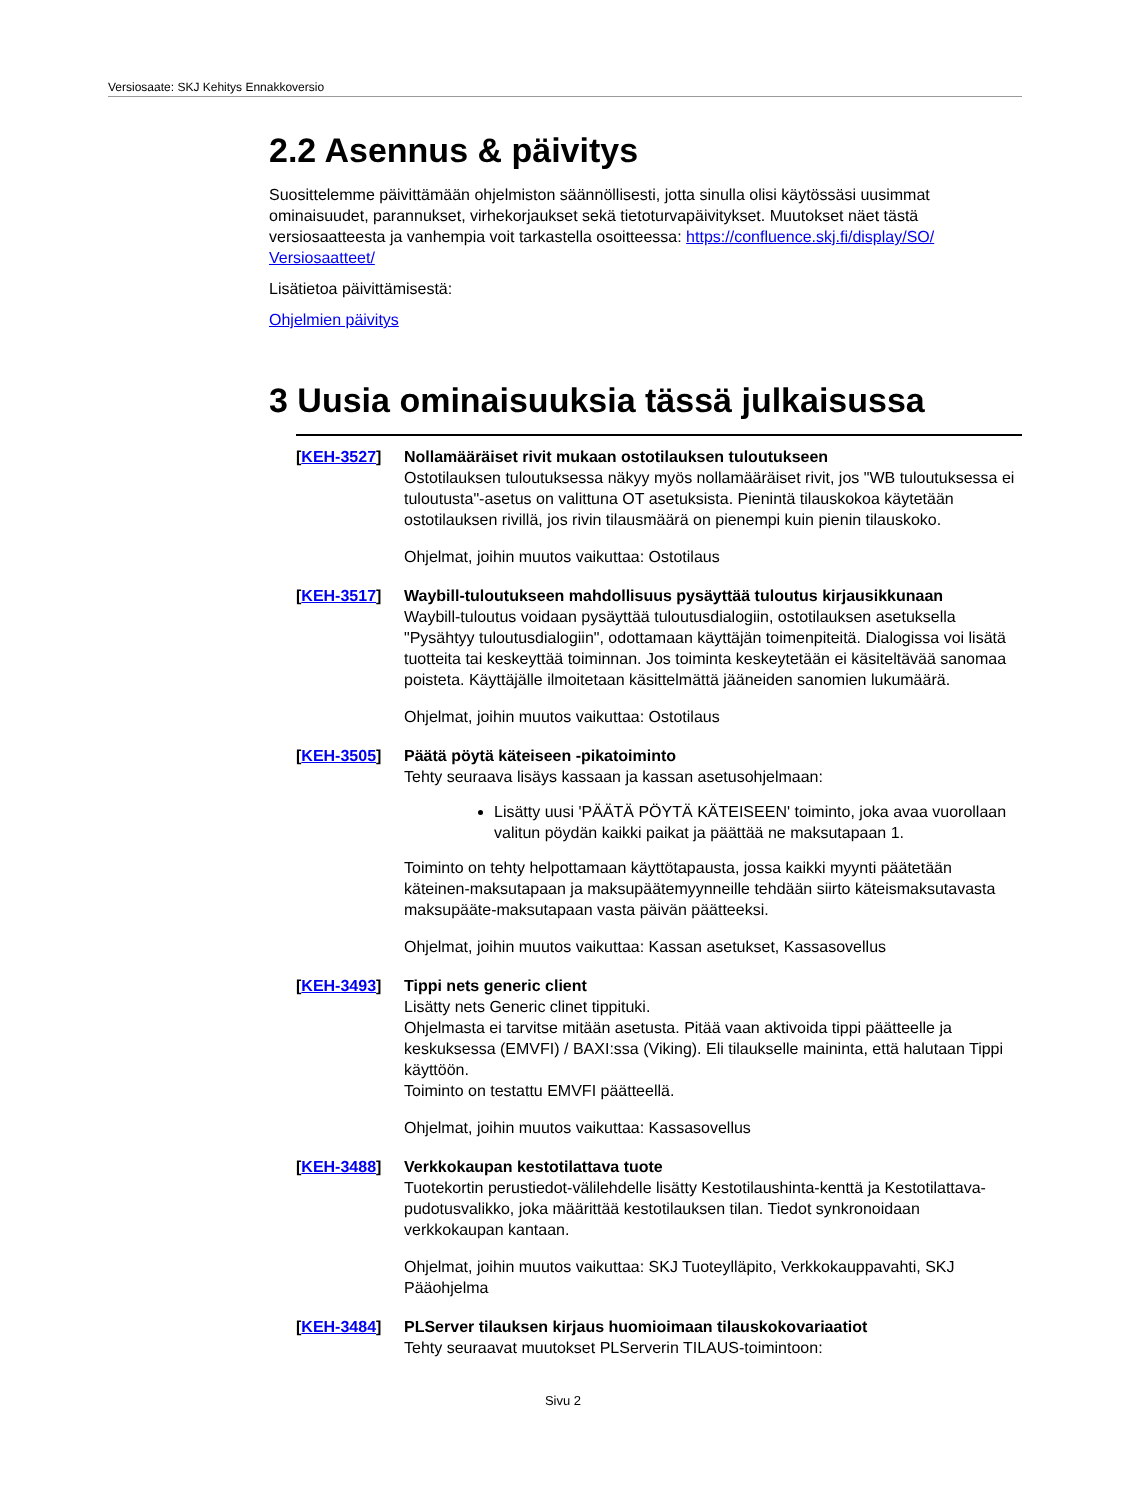Versiosaate: SKJ Kehitys Ennakkoversio
2.2 Asennus & päivitys
Suosittelemme päivittämään ohjelmiston säännöllisesti, jotta sinulla olisi käytössäsi uusimmat ominaisuudet, parannukset, virhekorjaukset sekä tietoturvapäivitykset. Muutokset näet tästä versiosaatteesta ja vanhempia voit tarkastella osoitteessa: https://confluence.skj.fi/display/SO/ Versiosaatteet/
Lisätietoa päivittämisestä:
Ohjelmien päivitys
3 Uusia ominaisuuksia tässä julkaisussa
[KEH-3527] Nollamääräiset rivit mukaan ostotilauksen tuloutukseen
Ostotilauksen tuloutuksessa näkyy myös nollamääräiset rivit, jos "WB tuloutuksessa ei tuloutusta"-asetus on valittuna OT asetuksista. Pienintä tilauskokoa käytetään ostotilauksen rivillä, jos rivin tilausmäärä on pienempi kuin pienin tilauskoko.
Ohjelmat, joihin muutos vaikuttaa: Ostotilaus
[KEH-3517] Waybill-tuloutukseen mahdollisuus pysäyttää tuloutus kirjausikkunaan
Waybill-tuloutus voidaan pysäyttää tuloutusdialogiin, ostotilauksen asetuksella "Pysähtyy tuloutusdialogiin", odottamaan käyttäjän toimenpiteitä. Dialogissa voi lisätä tuotteita tai keskeyttää toiminnan. Jos toiminta keskeytetään ei käsiteltävää sanomaa poisteta. Käyttäjälle ilmoitetaan käsittelmättä jääneiden sanomien lukumäärä.
Ohjelmat, joihin muutos vaikuttaa: Ostotilaus
[KEH-3505] Päätä pöytä käteiseen -pikatoiminto
Tehty seuraava lisäys kassaan ja kassan asetusohjelmaan:
Lisätty uusi 'PÄÄTÄ PÖYTÄ KÄTEISEEN' toiminto, joka avaa vuorollaan valitun pöydän kaikki paikat ja päättää ne maksutapaan 1.
Toiminto on tehty helpottamaan käyttötapausta, jossa kaikki myynti päätetään käteinen-maksutapaan ja maksupäätemyynneille tehdään siirto käteismaksutavasta maksupääte-maksutapaan vasta päivän päätteeksi.
Ohjelmat, joihin muutos vaikuttaa: Kassan asetukset, Kassasovellus
[KEH-3493] Tippi nets generic client
Lisätty nets Generic clinet tippituki.
Ohjelmasta ei tarvitse mitään asetusta. Pitää vaan aktivoida tippi päätteelle ja keskuksessa (EMVFI) / BAXI:ssa (Viking). Eli tilaukselle maininta, että halutaan Tippi käyttöön.
Toiminto on testattu EMVFI päätteellä.
Ohjelmat, joihin muutos vaikuttaa: Kassasovellus
[KEH-3488] Verkkokaupan kestotilattava tuote
Tuotekortin perustiedot-välilehdelle lisätty Kestotilaushinta-kenttä ja Kestotilattava-pudotusvalikko, joka määrittää kestotilauksen tilan. Tiedot synkronoidaan verkkokaupan kantaan.
Ohjelmat, joihin muutos vaikuttaa: SKJ Tuoteylläpito, Verkkokauppavahti, SKJ Pääohjelma
[KEH-3484] PLServer tilauksen kirjaus huomioimaan tilauskokovariaatiot
Tehty seuraavat muutokset PLServerin TILAUS-toimintoon:
Sivu 2